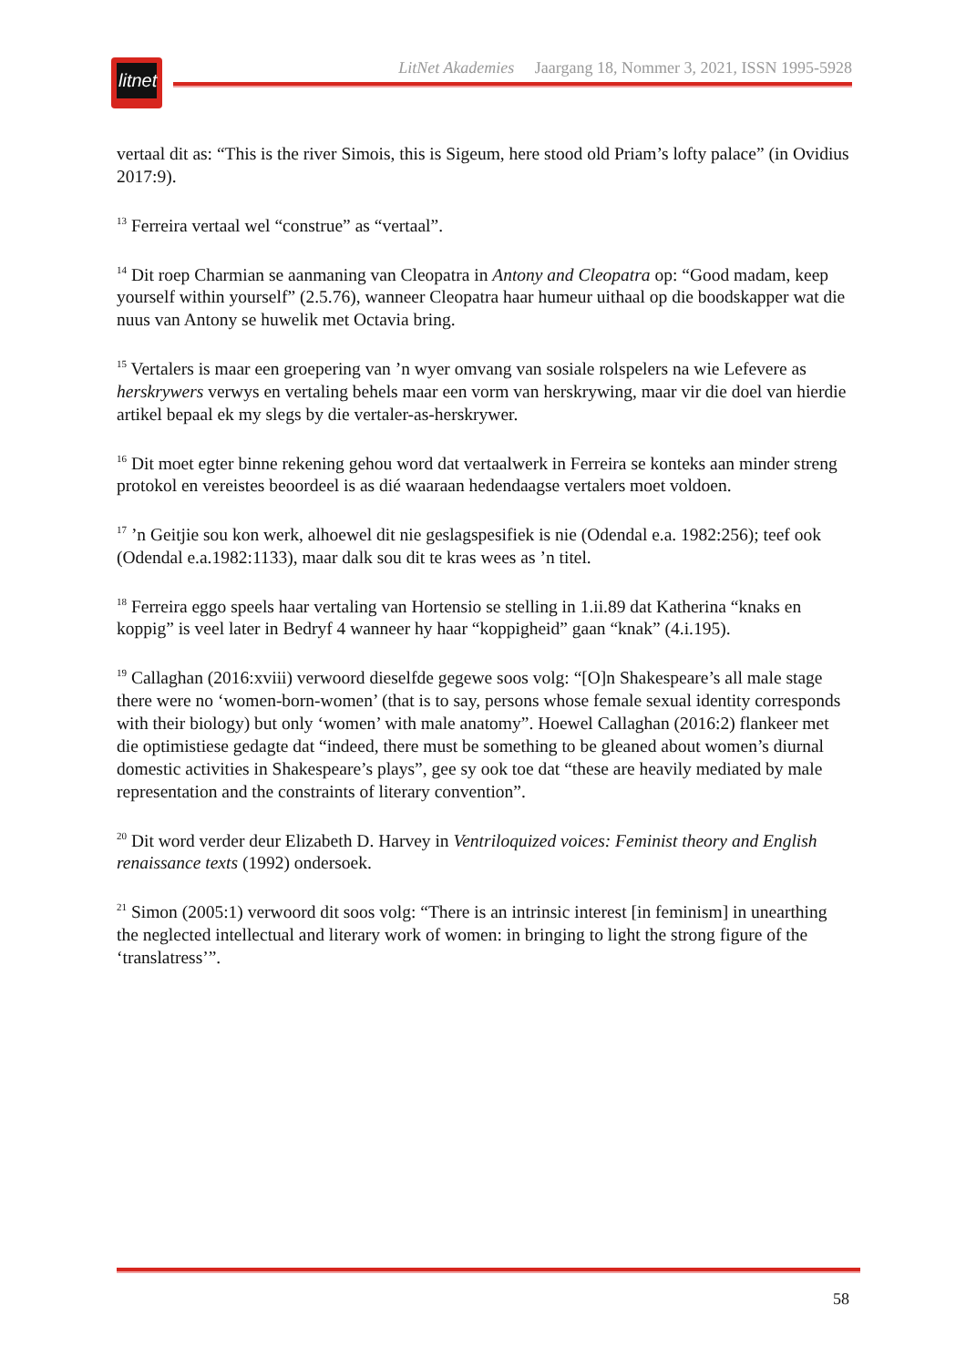litnet
LitNet Akademies Jaargang 18, Nommer 3, 2021, ISSN 1995-5928
vertaal dit as: “This is the river Simois, this is Sigeum, here stood old Priam’s lofty palace” (in Ovidius 2017:9).
<sup>13</sup> Ferreira vertaal wel “construe” as “vertaal”.
<sup>14</sup> Dit roep Charmian se aanmaning van Cleopatra in Antony and Cleopatra op: “Good madam, keep yourself within yourself” (2.5.76), wanneer Cleopatra haar humeur uithaal op die boodskapper wat die nuus van Antony se huwelik met Octavia bring.
<sup>15</sup> Vertalers is maar een groepering van ’n wyer omvang van sosiale rolspelers na wie Lefevere as herskrywers verwys en vertaling behels maar een vorm van herskrywing, maar vir die doel van hierdie artikel bepaal ek my slegs by die vertaler-as-herskrywer.
<sup>16</sup> Dit moet egter binne rekening gehou word dat vertaalwerk in Ferreira se konteks aan minder streng protokol en vereistes beoordeel is as dié waaraan hedendaagse vertalers moet voldoen.
<sup>17</sup> ’n Geitjie sou kon werk, alhoewel dit nie geslagspesifiek is nie (Odendal e.a. 1982:256); teef ook (Odendal e.a.1982:1133), maar dalk sou dit te kras wees as ’n titel.
<sup>18</sup> Ferreira eggo speels haar vertaling van Hortensio se stelling in 1.ii.89 dat Katherina “knaks en koppig” is veel later in Bedryf 4 wanneer hy haar “koppigheid” gaan “knak” (4.i.195).
<sup>19</sup> Callaghan (2016:xviii) verwoord dieselfde gegewe soos volg: “[O]n Shakespeare’s all male stage there were no ‘women-born-women’ (that is to say, persons whose female sexual identity corresponds with their biology) but only ‘women’ with male anatomy”. Hoewel Callaghan (2016:2) flankeer met die optimistiese gedagte dat “indeed, there must be something to be gleaned about women’s diurnal domestic activities in Shakespeare’s plays”, gee sy ook toe dat “these are heavily mediated by male representation and the constraints of literary convention”.
<sup>20</sup> Dit word verder deur Elizabeth D. Harvey in Ventriloquized voices: Feminist theory and English renaissance texts (1992) ondersoek.
<sup>21</sup> Simon (2005:1) verwoord dit soos volg: “There is an intrinsic interest [in feminism] in unearthing the neglected intellectual and literary work of women: in bringing to light the strong figure of the ‘translatress’”.
58